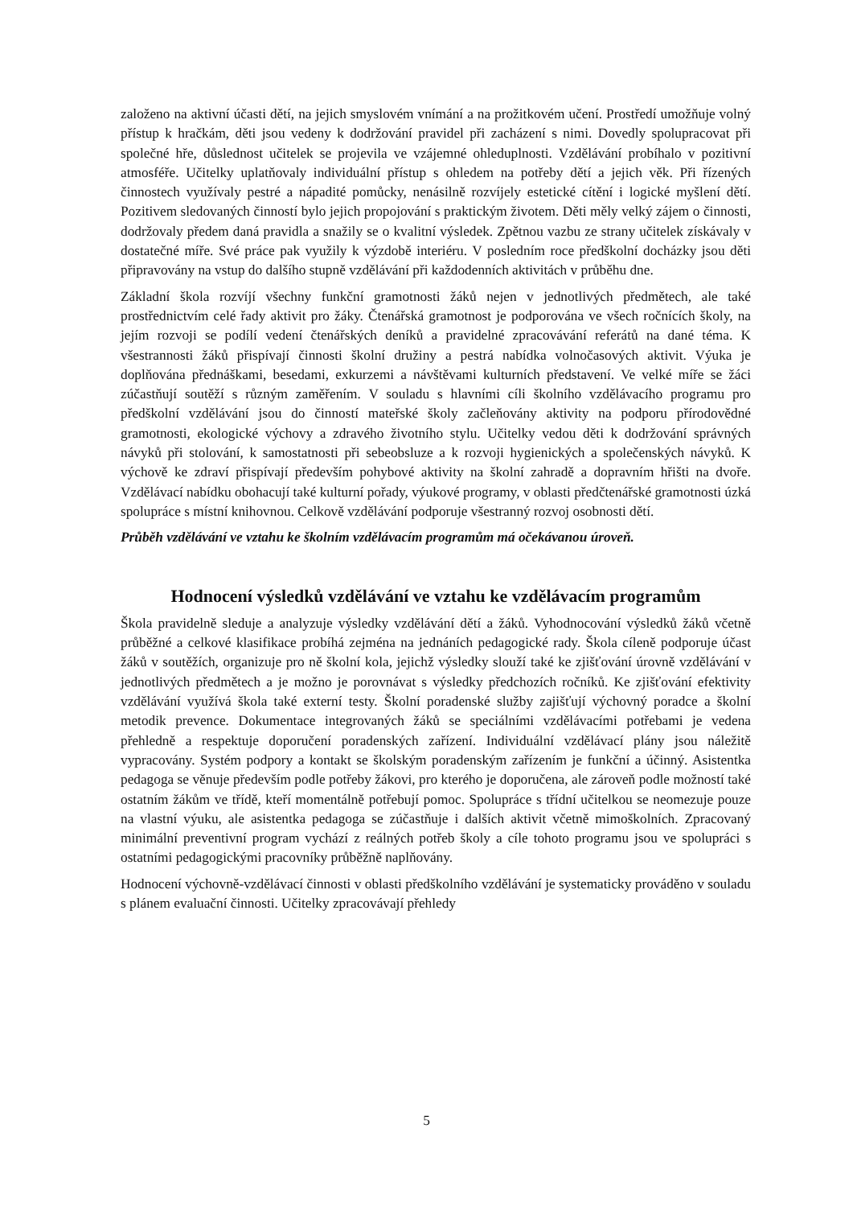založeno na aktivní účasti dětí, na jejich smyslovém vnímání a na prožitkovém učení. Prostředí umožňuje volný přístup k hračkám, děti jsou vedeny k dodržování pravidel při zacházení s nimi. Dovedly spolupracovat při společné hře, důslednost učitelek se projevila ve vzájemné ohleduplnosti. Vzdělávání probíhalo v pozitivní atmosféře. Učitelky uplatňovaly individuální přístup s ohledem na potřeby dětí a jejich věk. Při řízených činnostech využívaly pestré a nápadité pomůcky, nenásilně rozvíjely estetické cítění i logické myšlení dětí. Pozitivem sledovaných činností bylo jejich propojování s praktickým životem. Děti měly velký zájem o činnosti, dodržovaly předem daná pravidla a snažily se o kvalitní výsledek. Zpětnou vazbu ze strany učitelek získávaly v dostatečné míře. Své práce pak využily k výzdobě interiéru. V posledním roce předškolní docházky jsou děti připravovány na vstup do dalšího stupně vzdělávání při každodenních aktivitách v průběhu dne.
Základní škola rozvíjí všechny funkční gramotnosti žáků nejen v jednotlivých předmětech, ale také prostřednictvím celé řady aktivit pro žáky. Čtenářská gramotnost je podporována ve všech ročnících školy, na jejím rozvoji se podílí vedení čtenářských deníků a pravidelné zpracovávání referátů na dané téma. K všestrannosti žáků přispívají činnosti školní družiny a pestrá nabídka volnočasových aktivit. Výuka je doplňována přednáškami, besedami, exkurzemi a návštěvami kulturních představení. Ve velké míře se žáci zúčastňují soutěží s různým zaměřením. V souladu s hlavními cíli školního vzdělávacího programu pro předškolní vzdělávání jsou do činností mateřské školy začleňovány aktivity na podporu přírodovědné gramotnosti, ekologické výchovy a zdravého životního stylu. Učitelky vedou děti k dodržování správných návyků při stolování, k samostatnosti při sebeobsluze a k rozvoji hygienických a společenských návyků. K výchově ke zdraví přispívají především pohybové aktivity na školní zahradě a dopravním hřišti na dvoře. Vzdělávací nabídku obohacují také kulturní pořady, výukové programy, v oblasti předčtenářské gramotnosti úzká spolupráce s místní knihovnou. Celkově vzdělávání podporuje všestranný rozvoj osobnosti dětí.
Průběh vzdělávání ve vztahu ke školním vzdělávacím programům má očekávanou úroveň.
Hodnocení výsledků vzdělávání ve vztahu ke vzdělávacím programům
Škola pravidelně sleduje a analyzuje výsledky vzdělávání dětí a žáků. Vyhodnocování výsledků žáků včetně průběžné a celkové klasifikace probíhá zejména na jednáních pedagogické rady. Škola cíleně podporuje účast žáků v soutěžích, organizuje pro ně školní kola, jejichž výsledky slouží také ke zjišťování úrovně vzdělávání v jednotlivých předmětech a je možno je porovnávat s výsledky předchozích ročníků. Ke zjišťování efektivity vzdělávání využívá škola také externí testy. Školní poradenské služby zajišťují výchovný poradce a školní metodik prevence. Dokumentace integrovaných žáků se speciálními vzdělávacími potřebami je vedena přehledně a respektuje doporučení poradenských zařízení. Individuální vzdělávací plány jsou náležitě vypracovány. Systém podpory a kontakt se školským poradenským zařízením je funkční a účinný. Asistentka pedagoga se věnuje především podle potřeby žákovi, pro kterého je doporučena, ale zároveň podle možností také ostatním žákům ve třídě, kteří momentálně potřebují pomoc. Spolupráce s třídní učitelkou se neomezuje pouze na vlastní výuku, ale asistentka pedagoga se zúčastňuje i dalších aktivit včetně mimoškolních. Zpracovaný minimální preventivní program vychází z reálných potřeb školy a cíle tohoto programu jsou ve spolupráci s ostatními pedagogickými pracovníky průběžně naplňovány.
Hodnocení výchovně-vzdělávací činnosti v oblasti předškolního vzdělávání je systematicky prováděno v souladu s plánem evaluační činnosti. Učitelky zpracovávají přehledy
5